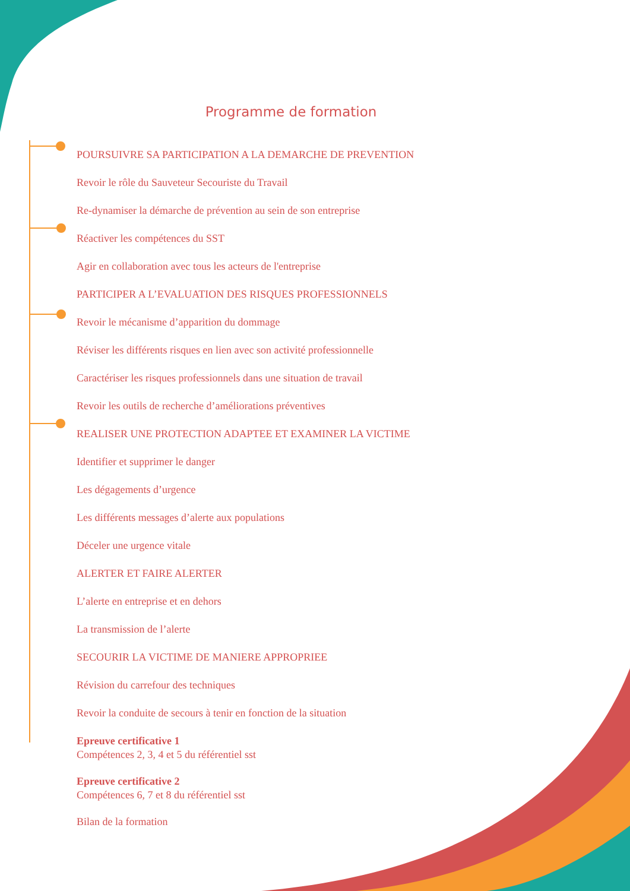Programme de formation
POURSUIVRE SA PARTICIPATION A LA DEMARCHE DE PREVENTION
Revoir le rôle du Sauveteur Secouriste du Travail
Re-dynamiser la démarche de prévention au sein de son entreprise
Réactiver les compétences du SST
Agir en collaboration avec tous les acteurs de l'entreprise
PARTICIPER A L’EVALUATION DES RISQUES PROFESSIONNELS
Revoir le mécanisme d’apparition du dommage
Réviser les différents risques en lien avec son activité professionnelle
Caractériser les risques professionnels dans une situation de travail
Revoir les outils de recherche d’améliorations préventives
REALISER UNE PROTECTION ADAPTEE ET EXAMINER LA VICTIME
Identifier et supprimer le danger
Les dégagements d’urgence
Les différents messages d’alerte aux populations
Déceler une urgence vitale
ALERTER ET FAIRE ALERTER
L’alerte en entreprise et en dehors
La transmission de l’alerte
SECOURIR LA VICTIME DE MANIERE APPROPRIEE
Révision du carrefour des techniques
Revoir la conduite de secours à tenir en fonction de la situation
Epreuve certificative 1
Compétences 2, 3, 4 et 5 du référentiel sst
Epreuve certificative 2
Compétences 6, 7 et 8 du référentiel sst
Bilan de la formation